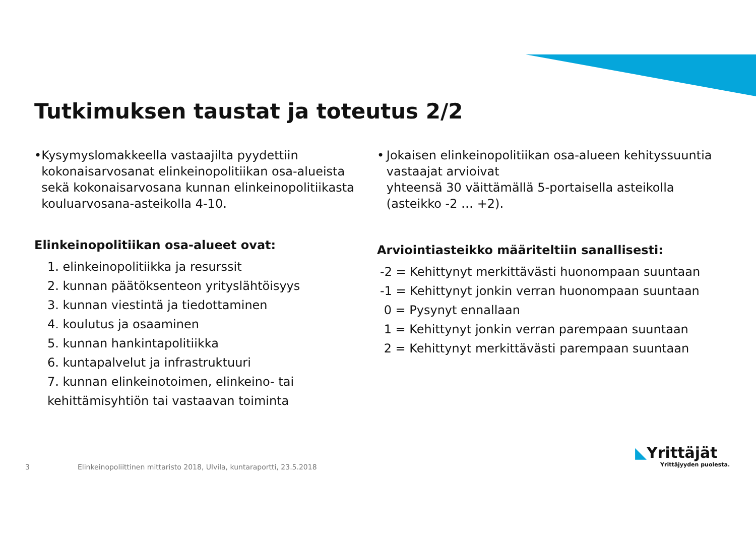Tutkimuksen taustat ja toteutus 2/2
• Kysymyslomakkeella vastaajilta pyydettiin kokonaisarvosanat elinkeinopolitiikan osa-alueista sekä kokonaisarvosana kunnan elinkeinopolitiikasta kouluarvosana-asteikolla 4-10.
Elinkeinopolitiikan osa-alueet ovat:
1. elinkeinopolitiikka ja resurssit
2. kunnan päätöksenteon yrityslähtöisyys
3. kunnan viestintä ja tiedottaminen
4. koulutus ja osaaminen
5. kunnan hankintapolitiikka
6. kuntapalvelut ja infrastruktuuri
7. kunnan elinkeinotoimen, elinkeino- tai kehittämisyhtiön tai vastaavan toiminta
• Jokaisen elinkeinopolitiikan osa-alueen kehityssuuntia vastaajat arvioivat
yhteensä 30 väittämällä 5-portaisella asteikolla (asteikko -2 … +2).
Arviointiasteikko määriteltiin sanallisesti:
-2 = Kehittynyt merkittävästi huonompaan suuntaan
-1 = Kehittynyt jonkin verran huonompaan suuntaan
0 = Pysynyt ennallaan
1 = Kehittynyt jonkin verran parempaan suuntaan
2 = Kehittynyt merkittävästi parempaan suuntaan
3 Elinkeinopoliittinen mittaristo 2018, Ulvila, kuntaraportti, 23.5.2018
◣Yrittäjät
Yrittäjyyden puolesta.